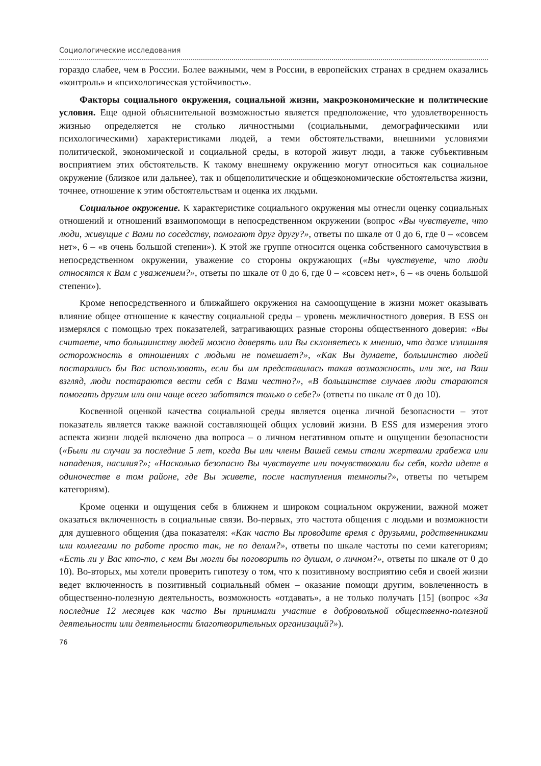Социологические исследования
гораздо слабее, чем в России. Более важными, чем в России, в европейских странах в среднем оказались «контроль» и «психологическая устойчивость».
Факторы социального окружения, социальной жизни, макроэкономические и политические условия. Еще одной объяснительной возможностью является предположение, что удовлетворенность жизнью определяется не столько личностными (социальными, демографическими или психологическими) характеристиками людей, а теми обстоятельствами, внешними условиями политической, экономической и социальной среды, в которой живут люди, а также субъективным восприятием этих обстоятельств. К такому внешнему окружению могут относиться как социальное окружение (близкое или дальнее), так и общеполитические и общеэкономические обстоятельства жизни, точнее, отношение к этим обстоятельствам и оценка их людьми.
Социальное окружение. К характеристике социального окружения мы отнесли оценку социальных отношений и отношений взаимопомощи в непосредственном окружении (вопрос «Вы чувствуете, что люди, живущие с Вами по соседству, помогают друг другу?», ответы по шкале от 0 до 6, где 0 – «совсем нет», 6 – «в очень большой степени»). К этой же группе относится оценка собственного самочувствия в непосредственном окружении, уважение со стороны окружающих («Вы чувствуете, что люди относятся к Вам с уважением?», ответы по шкале от 0 до 6, где 0 – «совсем нет», 6 – «в очень большой степени»).
Кроме непосредственного и ближайшего окружения на самоощущение в жизни может оказывать влияние общее отношение к качеству социальной среды – уровень межличностного доверия. В ESS он измерялся с помощью трех показателей, затрагивающих разные стороны общественного доверия: «Вы считаете, что большинству людей можно доверять или Вы склоняетесь к мнению, что даже излишняя осторожность в отношениях с людьми не помешает?», «Как Вы думаете, большинство людей постарались бы Вас использовать, если бы им представилась такая возможность, или же, на Ваш взгляд, люди постараются вести себя с Вами честно?», «В большинстве случаев люди стараются помогать другим или они чаще всего заботятся только о себе?» (ответы по шкале от 0 до 10).
Косвенной оценкой качества социальной среды является оценка личной безопасности – этот показатель является также важной составляющей общих условий жизни. В ESS для измерения этого аспекта жизни людей включено два вопроса – о личном негативном опыте и ощущении безопасности («Были ли случаи за последние 5 лет, когда Вы или члены Вашей семьи стали жертвами грабежа или нападения, насилия?»; «Насколько безопасно Вы чувствуете или почувствовали бы себя, когда идете в одиночестве в том районе, где Вы живете, после наступления темноты?», ответы по четырем категориям).
Кроме оценки и ощущения себя в ближнем и широком социальном окружении, важной может оказаться включенность в социальные связи. Во-первых, это частота общения с людьми и возможности для душевного общения (два показателя: «Как часто Вы проводите время с друзьями, родственниками или коллегами по работе просто так, не по делам?», ответы по шкале частоты по семи категориям; «Есть ли у Вас кто-то, с кем Вы могли бы поговорить по душам, о личном?», ответы по шкале от 0 до 10). Во-вторых, мы хотели проверить гипотезу о том, что к позитивному восприятию себя и своей жизни ведет включенность в позитивный социальный обмен – оказание помощи другим, вовлеченность в общественно-полезную деятельность, возможность «отдавать», а не только получать [15] (вопрос «За последние 12 месяцев как часто Вы принимали участие в добровольной общественно-полезной деятельности или деятельности благотворительных организаций?»).
76